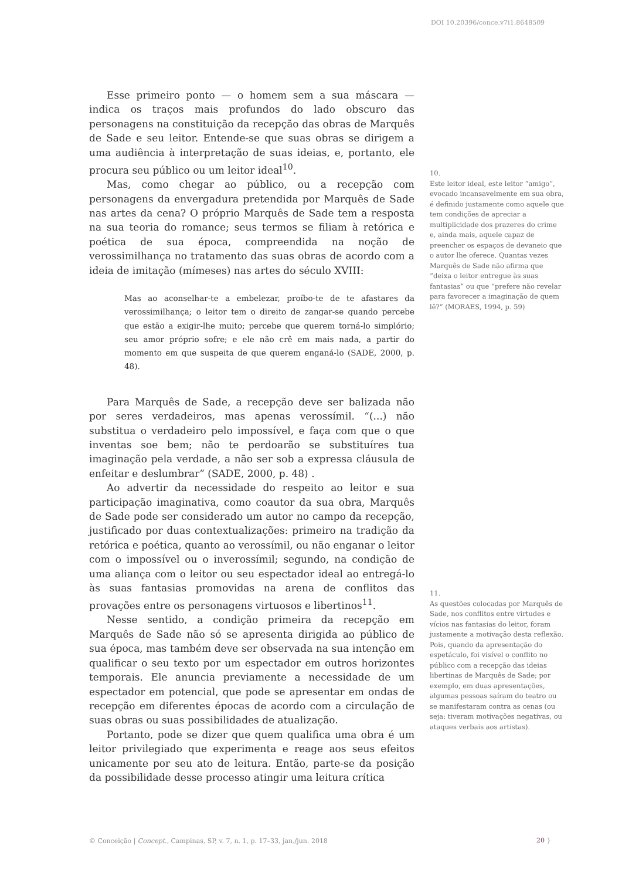DOI 10.20396/conce.v7i1.8648509
Esse primeiro ponto — o homem sem a sua máscara — indica os traços mais profundos do lado obscuro das personagens na constituição da recepção das obras de Marquês de Sade e seu leitor. Entende-se que suas obras se dirigem a uma audiência à interpretação de suas ideias, e, portanto, ele procura seu público ou um leitor ideal<sup>10</sup>.
Mas, como chegar ao público, ou a recepção com personagens da envergadura pretendida por Marquês de Sade nas artes da cena? O próprio Marquês de Sade tem a resposta na sua teoria do romance; seus termos se filiam à retórica e poética de sua época, compreendida na noção de verossimilhança no tratamento das suas obras de acordo com a ideia de imitação (mímeses) nas artes do século XVIII:
Mas ao aconselhar-te a embelezar, proíbo-te de te afastares da verossimilhança; o leitor tem o direito de zangar-se quando percebe que estão a exigir-lhe muito; percebe que querem torná-lo simplório; seu amor próprio sofre; e ele não crê em mais nada, a partir do momento em que suspeita de que querem enganá-lo (SADE, 2000, p. 48).
Para Marquês de Sade, a recepção deve ser balizada não por seres verdadeiros, mas apenas verossímil. “(...) não substitua o verdadeiro pelo impossível, e faça com que o que inventas soe bem; não te perdoarão se substituíres tua imaginação pela verdade, a não ser sob a expressa cláusula de enfeitar e deslumbrar” (SADE, 2000, p. 48) .
Ao advertir da necessidade do respeito ao leitor e sua participação imaginativa, como coautor da sua obra, Marquês de Sade pode ser considerado um autor no campo da recepção, justificado por duas contextualizações: primeiro na tradição da retórica e poética, quanto ao verossímil, ou não enganar o leitor com o impossível ou o inverossímil; segundo, na condição de uma aliança com o leitor ou seu espectador ideal ao entregá-lo às suas fantasias promovidas na arena de conflitos das provações entre os personagens virtuosos e libertinos<sup>11</sup>.
Nesse sentido, a condição primeira da recepção em Marquês de Sade não só se apresenta dirigida ao público de sua época, mas também deve ser observada na sua intenção em qualificar o seu texto por um espectador em outros horizontes temporais. Ele anuncia previamente a necessidade de um espectador em potencial, que pode se apresentar em ondas de recepção em diferentes épocas de acordo com a circulação de suas obras ou suas possibilidades de atualização.
Portanto, pode se dizer que quem qualifica uma obra é um leitor privilegiado que experimenta e reage aos seus efeitos unicamente por seu ato de leitura. Então, parte-se da posição da possibilidade desse processo atingir uma leitura crítica
10.
Este leitor ideal, este leitor “amigo”, evocado incansavelmente em sua obra, é definido justamente como aquele que tem condições de apreciar a multiplicidade dos prazeres do crime e, ainda mais, aquele capaz de preencher os espaços de devaneio que o autor lhe oferece. Quantas vezes Marquês de Sade não afirma que “deixa o leitor entregue às suas fantasias” ou que “prefere não revelar para favorecer a imaginação de quem lê?” (MORAES, 1994, p. 59)
11.
As questões colocadas por Marquês de Sade, nos conflitos entre virtudes e vícios nas fantasias do leitor, foram justamente a motivação desta reflexão. Pois, quando da apresentação do espetáculo, foi visível o conflito no público com a recepção das ideias libertinas de Marquês de Sade; por exemplo, em duas apresentações, algumas pessoas saíram do teatro ou se manifestaram contra as cenas (ou seja: tiveram motivações negativas, ou ataques verbais aos artistas).
© Conceição | Concept., Campinas, SP, v. 7, n. 1, p. 17–33, jan./jun. 2018
20 }